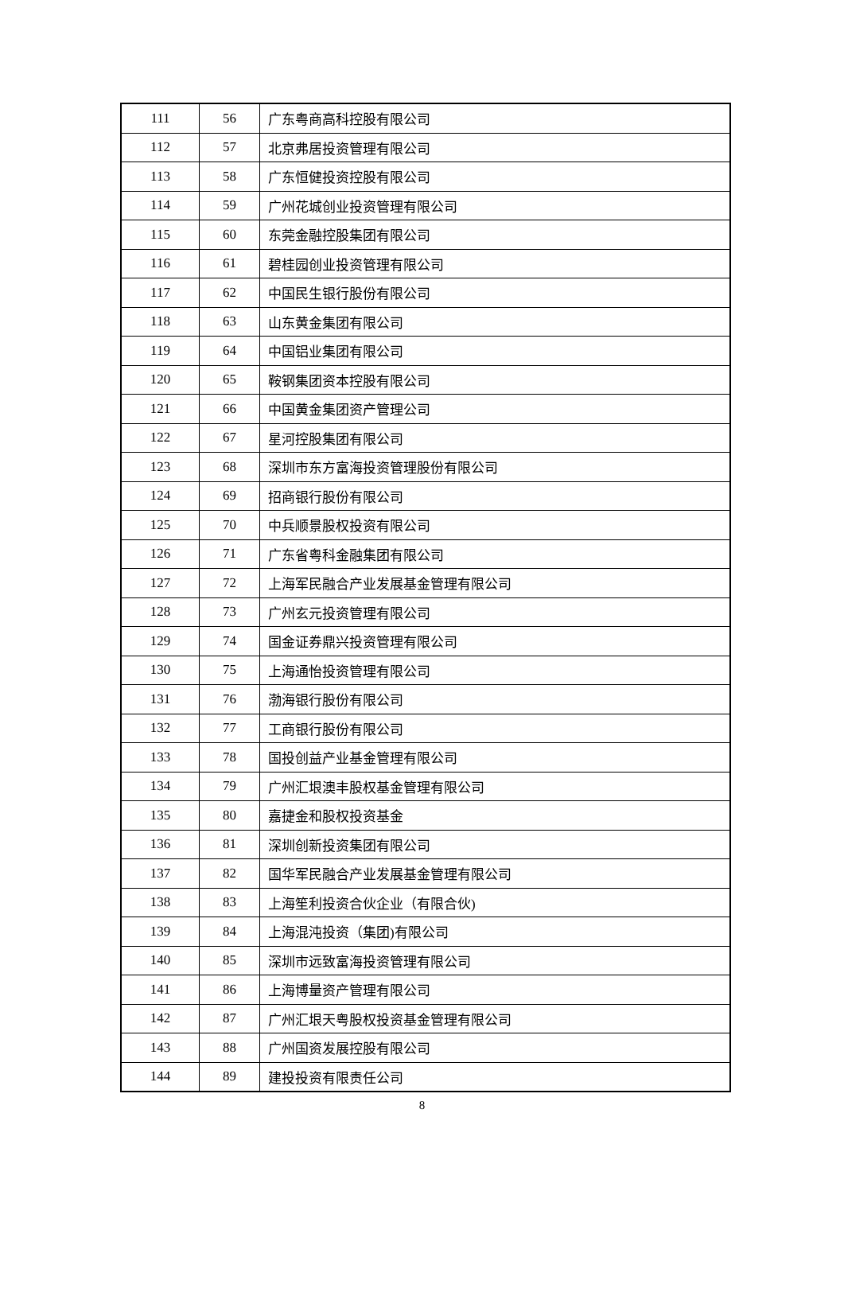| 111 | 56 | 广东粤商高科控股有限公司 |
| 112 | 57 | 北京弗居投资管理有限公司 |
| 113 | 58 | 广东恒健投资控股有限公司 |
| 114 | 59 | 广州花城创业投资管理有限公司 |
| 115 | 60 | 东莞金融控股集团有限公司 |
| 116 | 61 | 碧桂园创业投资管理有限公司 |
| 117 | 62 | 中国民生银行股份有限公司 |
| 118 | 63 | 山东黄金集团有限公司 |
| 119 | 64 | 中国铝业集团有限公司 |
| 120 | 65 | 鞍钢集团资本控股有限公司 |
| 121 | 66 | 中国黄金集团资产管理公司 |
| 122 | 67 | 星河控股集团有限公司 |
| 123 | 68 | 深圳市东方富海投资管理股份有限公司 |
| 124 | 69 | 招商银行股份有限公司 |
| 125 | 70 | 中兵顺景股权投资有限公司 |
| 126 | 71 | 广东省粤科金融集团有限公司 |
| 127 | 72 | 上海军民融合产业发展基金管理有限公司 |
| 128 | 73 | 广州玄元投资管理有限公司 |
| 129 | 74 | 国金证券鼎兴投资管理有限公司 |
| 130 | 75 | 上海通怡投资管理有限公司 |
| 131 | 76 | 渤海银行股份有限公司 |
| 132 | 77 | 工商银行股份有限公司 |
| 133 | 78 | 国投创益产业基金管理有限公司 |
| 134 | 79 | 广州汇垠澳丰股权基金管理有限公司 |
| 135 | 80 | 嘉捷金和股权投资基金 |
| 136 | 81 | 深圳创新投资集团有限公司 |
| 137 | 82 | 国华军民融合产业发展基金管理有限公司 |
| 138 | 83 | 上海笙利投资合伙企业（有限合伙) |
| 139 | 84 | 上海混沌投资（集团)有限公司 |
| 140 | 85 | 深圳市远致富海投资管理有限公司 |
| 141 | 86 | 上海博量资产管理有限公司 |
| 142 | 87 | 广州汇垠天粤股权投资基金管理有限公司 |
| 143 | 88 | 广州国资发展控股有限公司 |
| 144 | 89 | 建投投资有限责任公司 |
8